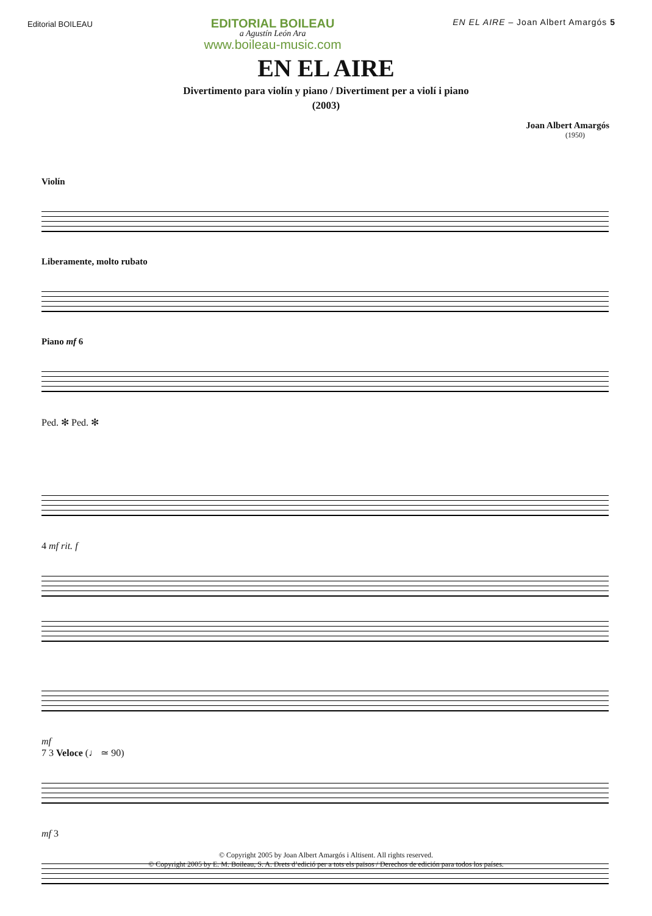Editorial BOILEAU
EDITORIAL BOILEAU
a Agustín León Ara
www.boileau-music.com
EN EL AIRE – Joan Albert Amargós 5
EN EL AIRE
Divertimento para violín y piano / Divertiment per a violí i piano
(2003)
Joan Albert Amargós
(1950)
Violín
Liberamente, molto rubato
Piano mf 6
Ped. ✻ Ped. ✻
4 mf rit. f
mf
7 3 Veloce (♩ ≃ 90)
mf 3
© Copyright 2005 by Joan Albert Amargós i Altisent. All rights reserved.
© Copyright 2005 by E. M. Boileau, S. A. Drets d’edició per a tots els països / Derechos de edición para todos los países.